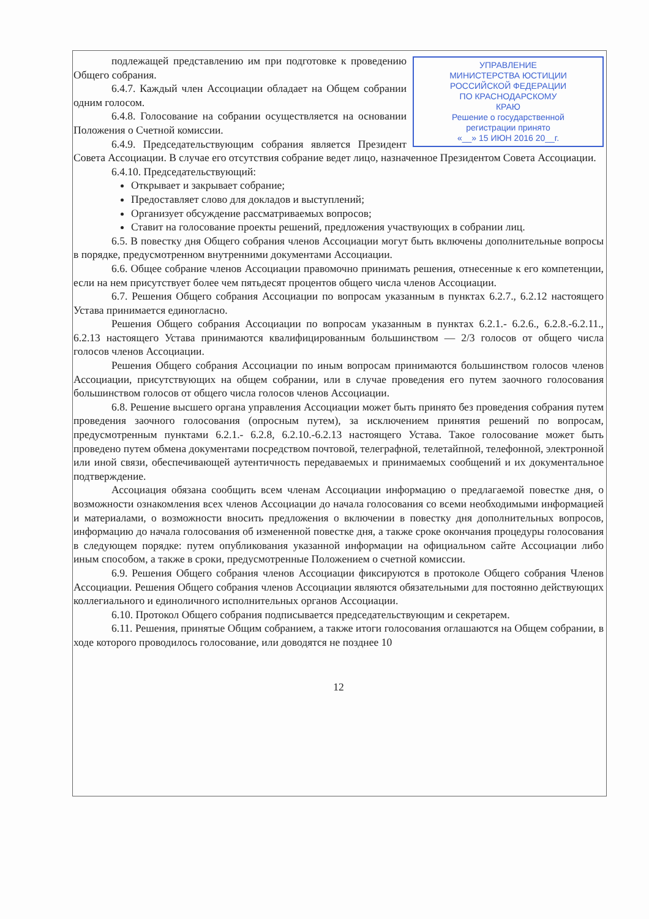УПРАВЛЕНИЕ
МИНИСТЕРСТВА ЮСТИЦИИ
РОССИЙСКОЙ ФЕДЕРАЦИИ
ПО КРАСНОДАРСКОМУ
КРАЮ
Решение о государственной
регистрации принято
«__» 15 ИЮН 2016 20__г.
подлежащей представлению им при подготовке к проведению Общего собрания.
6.4.7. Каждый член Ассоциации обладает на Общем собрании одним голосом.
6.4.8. Голосование на собрании осуществляется на основании Положения о Счетной комиссии.
6.4.9. Председательствующим собрания является Президент Совета Ассоциации. В случае его отсутствия собрание ведет лицо, назначенное Президентом Совета Ассоциации.
6.4.10. Председательствующий:
Открывает и закрывает собрание;
Предоставляет слово для докладов и выступлений;
Организует обсуждение рассматриваемых вопросов;
Ставит на голосование проекты решений, предложения участвующих в собрании лиц.
6.5. В повестку дня Общего собрания членов Ассоциации могут быть включены дополнительные вопросы в порядке, предусмотренном внутренними документами Ассоциации.
6.6. Общее собрание членов Ассоциации правомочно принимать решения, отнесенные к его компетенции, если на нем присутствует более чем пятьдесят процентов общего числа членов Ассоциации.
6.7. Решения Общего собрания Ассоциации по вопросам указанным в пунктах 6.2.7., 6.2.12 настоящего Устава принимается единогласно.
Решения Общего собрания Ассоциации по вопросам указанным в пунктах 6.2.1.- 6.2.6., 6.2.8.-6.2.11., 6.2.13 настоящего Устава принимаются квалифицированным большинством — 2/3 голосов от общего числа голосов членов Ассоциации.
Решения Общего собрания Ассоциации по иным вопросам принимаются большинством голосов членов Ассоциации, присутствующих на общем собрании, или в случае проведения его путем заочного голосования большинством голосов от общего числа голосов членов Ассоциации.
6.8. Решение высшего органа управления Ассоциации может быть принято без проведения собрания путем проведения заочного голосования (опросным путем), за исключением принятия решений по вопросам, предусмотренным пунктами 6.2.1.- 6.2.8, 6.2.10.-6.2.13 настоящего Устава. Такое голосование может быть проведено путем обмена документами посредством почтовой, телеграфной, телетайпной, телефонной, электронной или иной связи, обеспечивающей аутентичность передаваемых и принимаемых сообщений и их документальное подтверждение.
Ассоциация обязана сообщить всем членам Ассоциации информацию о предлагаемой повестке дня, о возможности ознакомления всех членов Ассоциации до начала голосования со всеми необходимыми информацией и материалами, о возможности вносить предложения о включении в повестку дня дополнительных вопросов, информацию до начала голосования об измененной повестке дня, а также сроке окончания процедуры голосования в следующем порядке: путем опубликования указанной информации на официальном сайте Ассоциации либо иным способом, а также в сроки, предусмотренные Положением о счетной комиссии.
6.9. Решения Общего собрания членов Ассоциации фиксируются в протоколе Общего собрания Членов Ассоциации. Решения Общего собрания членов Ассоциации являются обязательными для постоянно действующих коллегиального и единоличного исполнительных органов Ассоциации.
6.10. Протокол Общего собрания подписывается председательствующим и секретарем.
6.11. Решения, принятые Общим собранием, а также итоги голосования оглашаются на Общем собрании, в ходе которого проводилось голосование, или доводятся не позднее 10
12